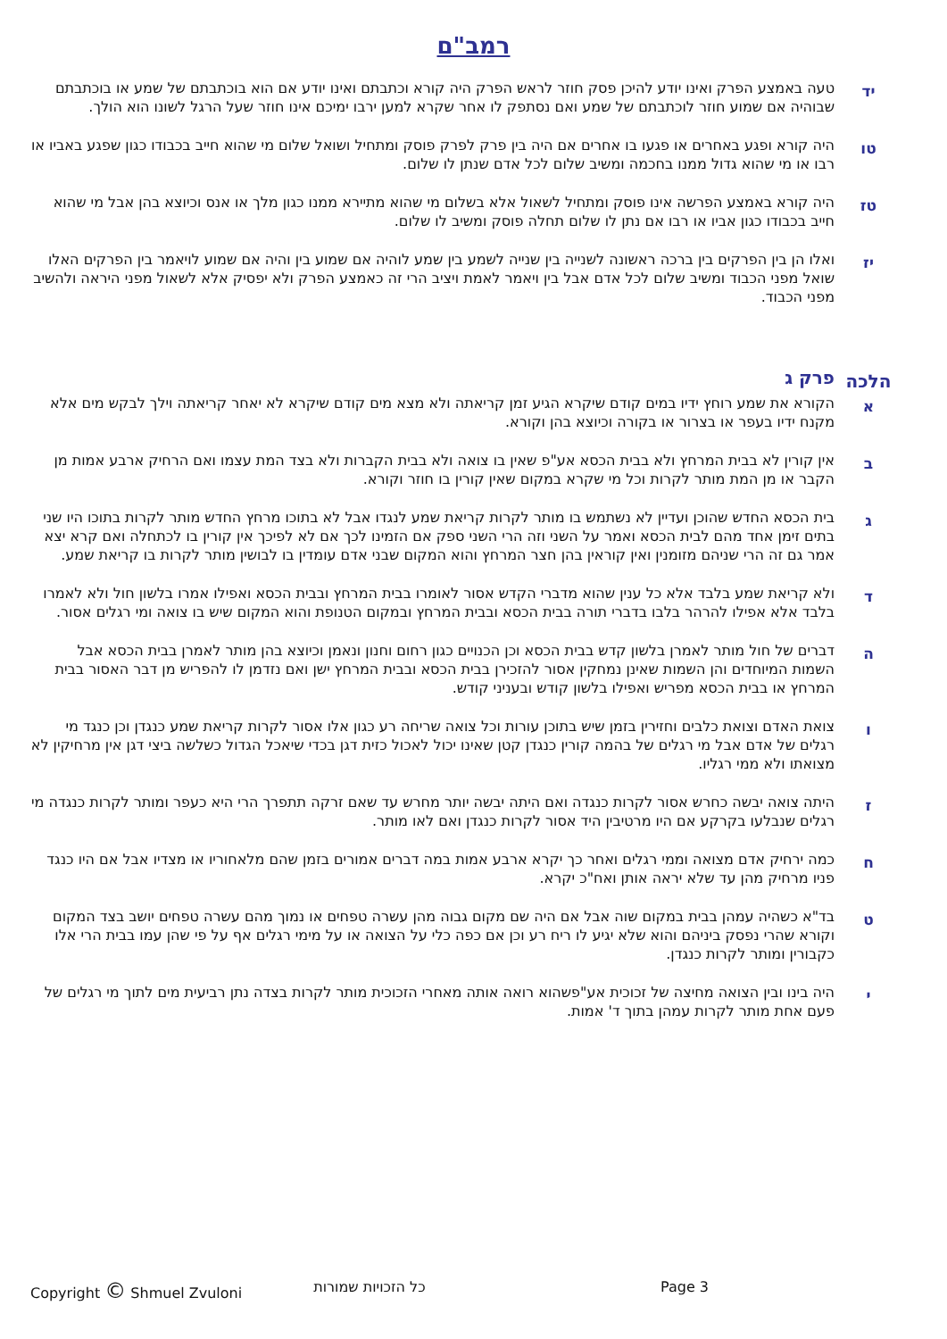רמב"ם
יד
טעה באמצע הפרק ואינו יודע להיכן פסק חוזר לראש הפרק היה קורא וכתבתם ואינו יודע אם הוא בוכתבתם של שמע או בוכתבתם שבוהיה אם שמוע חוזר לוכתבתם של שמע ואם נסתפק לו אחר שקרא למען ירבו ימיכם אינו חוזר שעל הרגל לשונו הוא הולך.
טו
היה קורא ופגע באחרים או פגעו בו אחרים אם היה בין פרק לפרק פוסק ומתחיל ושואל שלום מי שהוא חייב בכבודו כגון שפגע באביו או רבו או מי שהוא גדול ממנו בחכמה ומשיב שלום לכל אדם שנתן לו שלום.
טז
היה קורא באמצע הפרשה אינו פוסק ומתחיל לשאול אלא בשלום מי שהוא מתיירא ממנו כגון מלך או אנס וכיוצא בהן אבל מי שהוא חייב בכבודו כגון אביו או רבו אם נתן לו שלום תחלה פוסק ומשיב לו שלום.
יז
ואלו הן בין הפרקים בין ברכה ראשונה לשנייה בין שנייה לשמע בין שמע לוהיה אם שמוע בין והיה אם שמוע לויאמר בין הפרקים האלו שואל מפני הכבוד ומשיב שלום לכל אדם אבל בין ויאמר לאמת ויציב הרי זה כאמצע הפרק ולא יפסיק אלא לשאול מפני היראה ולהשיב מפני הכבוד.
הלכה
פרק ג
א
הקורא את שמע רוחץ ידיו במים קודם שיקרא הגיע זמן קריאתה ולא מצא מים קודם שיקרא לא יאחר קריאתה וילך לבקש מים אלא מקנח ידיו בעפר או בצרור או בקורה וכיוצא בהן וקורא.
ב
אין קורין לא בבית המרחץ ולא בבית הכסא אע"פ שאין בו צואה ולא בבית הקברות ולא בצד המת עצמו ואם הרחיק ארבע אמות מן הקבר או מן המת מותר לקרות וכל מי שקרא במקום שאין קורין בו חוזר וקורא.
ג
בית הכסא החדש שהוכן ועדיין לא נשתמש בו מותר לקרות קריאת שמע לנגדו אבל לא בתוכו מרחץ החדש מותר לקרות בתוכו היו שני בתים זימן אחד מהם לבית הכסא ואמר על השני וזה הרי השני ספק אם הזמינו לכך אם לא לפיכך אין קורין בו לכתחלה ואם קרא יצא אמר גם זה הרי שניהם מזומנין ואין קוראין בהן חצר המרחץ והוא המקום שבני אדם עומדין בו לבושין מותר לקרות בו קריאת שמע.
ד
ולא קריאת שמע בלבד אלא כל ענין שהוא מדברי הקדש אסור לאומרו בבית המרחץ ובבית הכסא ואפילו אמרו בלשון חול ולא לאמרו בלבד אלא אפילו להרהר בלבו בדברי תורה בבית הכסא ובבית המרחץ ובמקום הטנופת והוא המקום שיש בו צואה ומי רגלים אסור.
ה
דברים של חול מותר לאמרן בלשון קדש בבית הכסא וכן הכנויים כגון רחום וחנון ונאמן וכיוצא בהן מותר לאמרן בבית הכסא אבל השמות המיוחדים והן השמות שאינן נמחקין אסור להזכירן בבית הכסא ובבית המרחץ ישן ואם נזדמן לו להפריש מן דבר האסור בבית המרחץ או בבית הכסא מפריש ואפילו בלשון קודש ובעניני קודש.
ו
צואת האדם וצואת כלבים וחזירין בזמן שיש בתוכן עורות וכל צואה שריחה רע כגון אלו אסור לקרות קריאת שמע כנגדן וכן כנגד מי רגלים של אדם אבל מי רגלים של בהמה קורין כנגדן קטן שאינו יכול לאכול כזית דגן בכדי שיאכל הגדול כשלשה ביצי דגן אין מרחיקין לא מצואתו ולא ממי רגליו.
ז
היתה צואה יבשה כחרש אסור לקרות כנגדה ואם היתה יבשה יותר מחרש עד שאם זרקה תתפרך הרי היא כעפר ומותר לקרות כנגדה מי רגלים שנבלעו בקרקע אם היו מרטיבין היד אסור לקרות כנגדן ואם לאו מותר.
ח
כמה ירחיק אדם מצואה וממי רגלים ואחר כך יקרא ארבע אמות במה דברים אמורים בזמן שהם מלאחוריו או מצדיו אבל אם היו כנגד פניו מרחיק מהן עד שלא יראה אותן ואח"כ יקרא.
ט
בד"א כשהיה עמהן בבית במקום שוה אבל אם היה שם מקום גבוה מהן עשרה טפחים או נמוך מהם עשרה טפחים יושב בצד המקום וקורא שהרי נפסק ביניהם והוא שלא יגיע לו ריח רע וכן אם כפה כלי על הצואה או על מימי רגלים אף על פי שהן עמו בבית הרי אלו כקבורין ומותר לקרות כנגדן.
י
היה בינו ובין הצואה מחיצה של זכוכית אע"פשהוא רואה אותה מאחרי הזכוכית מותר לקרות בצדה נתן רביעית מים לתוך מי רגלים של פעם אחת מותר לקרות עמהן בתוך ד' אמות.
Copyright © Shmuel Zvuloni כל הזכויות שמורות Page 3